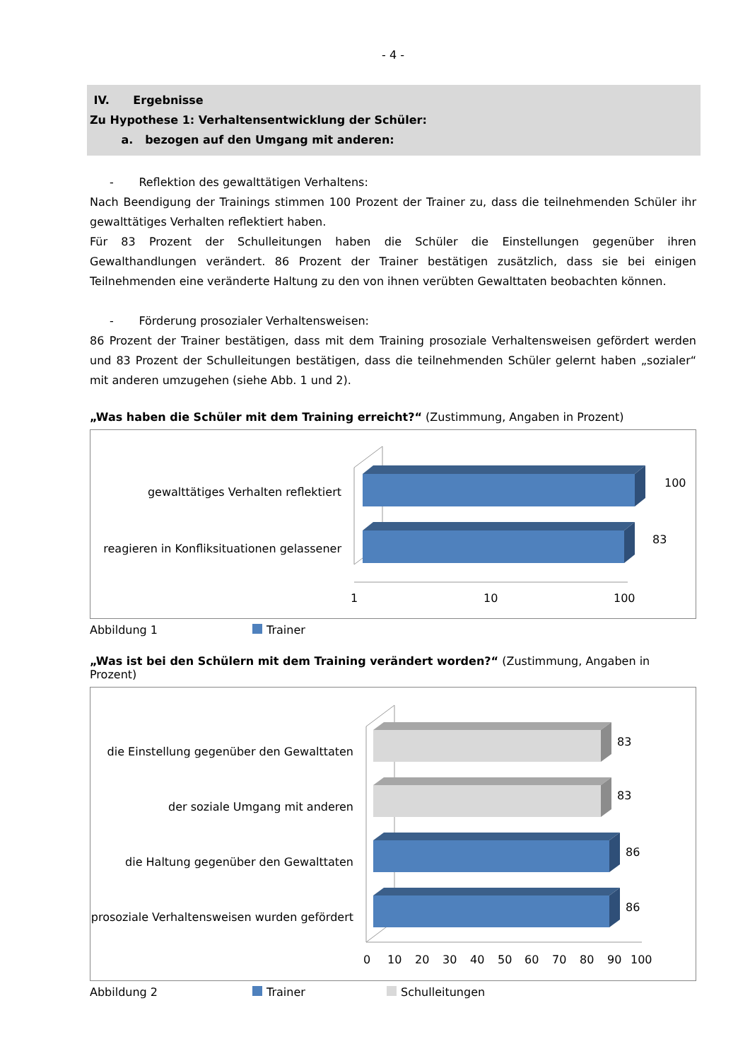- 4 -
IV. Ergebnisse
Zu Hypothese 1: Verhaltensentwicklung der Schüler:
a. bezogen auf den Umgang mit anderen:
- Reflektion des gewalttätigen Verhaltens:
Nach Beendigung der Trainings stimmen 100 Prozent der Trainer zu, dass die teilnehmenden Schüler ihr gewalttätiges Verhalten reflektiert haben.
Für 83 Prozent der Schulleitungen haben die Schüler die Einstellungen gegenüber ihren Gewalthandlungen verändert. 86 Prozent der Trainer bestätigen zusätzlich, dass sie bei einigen Teilnehmenden eine veränderte Haltung zu den von ihnen verübten Gewalttaten beobachten können.
- Förderung prosozialer Verhaltensweisen:
86 Prozent der Trainer bestätigen, dass mit dem Training prosoziale Verhaltensweisen gefördert werden und 83 Prozent der Schulleitungen bestätigen, dass die teilnehmenden Schüler gelernt haben „sozialer“ mit anderen umzugehen (siehe Abb. 1 und 2).
„Was haben die Schüler mit dem Training erreicht?“ (Zustimmung, Angaben in Prozent)
gewalttätiges Verhalten reflektiert
reagieren in Konfliksituationen gelassener
100
83
1
10
100
Abbildung 1 Trainer
„Was ist bei den Schülern mit dem Training verändert worden?“ (Zustimmung, Angaben in Prozent)
die Einstellung gegenüber den Gewalttaten
der soziale Umgang mit anderen
die Haltung gegenüber den Gewalttaten
prosoziale Verhaltensweisen wurden gefördert
83
83
86
86
0
10
20
30
40
50
60
70
80
90
100
Abbildung 2 Trainer Schulleitungen